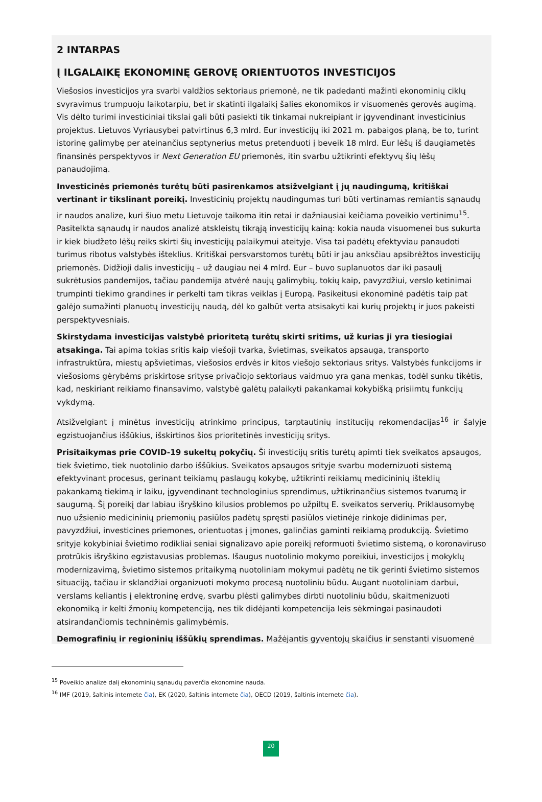2 INTARPAS
Į ILGALAIKĘ EKONOMINĘ GEROVĘ ORIENTUOTOS INVESTICIJOS
Viešosios investicijos yra svarbi valdžios sektoriaus priemonė, ne tik padedanti mažinti ekonominių ciklų svyravimus trumpuoju laikotarpiu, bet ir skatinti ilgalaikį šalies ekonomikos ir visuomenės gerovės augimą. Vis dėlto turimi investiciniai tikslai gali būti pasiekti tik tinkamai nukreipiant ir įgyvendinant investicinius projektus. Lietuvos Vyriausybei patvirtinus 6,3 mlrd. Eur investicijų iki 2021 m. pabaigos planą, be to, turint istorinę galimybę per ateinančius septynerius metus pretenduoti į beveik 18 mlrd. Eur lėšų iš daugiametės finansinės perspektyvos ir Next Generation EU priemonės, itin svarbu užtikrinti efektyvų šių lėšų panaudojimą.
Investicinės priemonės turėtų būti pasirenkamos atsižvelgiant į jų naudingumą, kritiškai vertinant ir tikslinant poreikį. Investicinių projektų naudingumas turi būti vertinamas remiantis sąnaudų ir naudos analize, kuri šiuo metu Lietuvoje taikoma itin retai ir dažniausiai keičiama poveikio vertinimu<sup>15</sup>. Pasitelkta sąnaudų ir naudos analizė atskleistų tikrąją investicijų kainą: kokia nauda visuomenei bus sukurta ir kiek biudžeto lėšų reiks skirti šių investicijų palaikymui ateityje. Visa tai padėtų efektyviau panaudoti turimus ribotus valstybės išteklius. Kritiškai persvarstomos turėtų būti ir jau anksčiau apsibrėžtos investicijų priemonės. Didžioji dalis investicijų – už daugiau nei 4 mlrd. Eur – buvo suplanuotos dar iki pasaulį sukrėtusios pandemijos, tačiau pandemija atvėrė naujų galimybių, tokių kaip, pavyzdžiui, verslo ketinimai trumpinti tiekimo grandines ir perkelti tam tikras veiklas į Europą. Pasikeitusi ekonominė padėtis taip pat galėjo sumažinti planuotų investicijų naudą, dėl ko galbūt verta atsisakyti kai kurių projektų ir juos pakeisti perspektyvesniais.
Skirstydama investicijas valstybė prioritetą turėtų skirti sritims, už kurias ji yra tiesiogiai atsakinga. Tai apima tokias sritis kaip viešoji tvarka, švietimas, sveikatos apsauga, transporto infrastruktūra, miestų apšvietimas, viešosios erdvės ir kitos viešojo sektoriaus sritys. Valstybės funkcijoms ir viešosioms gėrybėms priskirtose srityse privačiojo sektoriaus vaidmuo yra gana menkas, todėl sunku tikėtis, kad, neskiriant reikiamo finansavimo, valstybė galėtų palaikyti pakankamai kokybišką prisiimtų funkcijų vykdymą.
Atsižvelgiant į minėtus investicijų atrinkimo principus, tarptautinių institucijų rekomendacijas<sup>16</sup> ir šalyje egzistuojančius iššūkius, išskirtinos šios prioritetinės investicijų sritys.
Prisitaikymas prie COVID-19 sukeltų pokyčių. Ši investicijų sritis turėtų apimti tiek sveikatos apsaugos, tiek švietimo, tiek nuotolinio darbo iššūkius. Sveikatos apsaugos srityje svarbu modernizuoti sistemą efektyvinant procesus, gerinant teikiamų paslaugų kokybę, užtikrinti reikiamų medicininių išteklių pakankamą tiekimą ir laiku, įgyvendinant technologinius sprendimus, užtikrinančius sistemos tvarumą ir saugumą. Šį poreikį dar labiau išryškino kilusios problemos po užpiltų E. sveikatos serverių. Priklausomybę nuo užsienio medicininių priemonių pasiūlos padėtų spręsti pasiūlos vietinėje rinkoje didinimas per, pavyzdžiui, investicines priemones, orientuotas į įmones, galinčias gaminti reikiamą produkciją. Švietimo srityje kokybiniai švietimo rodikliai seniai signalizavo apie poreikį reformuoti švietimo sistemą, o koronaviruso protrūkis išryškino egzistavusias problemas. Išaugus nuotolinio mokymo poreikiui, investicijos į mokyklų modernizavimą, švietimo sistemos pritaikymą nuotoliniam mokymui padėtų ne tik gerinti švietimo sistemos situaciją, tačiau ir sklandžiai organizuoti mokymo procesą nuotoliniu būdu. Augant nuotoliniam darbui, verslams keliantis į elektroninę erdvę, svarbu plėsti galimybes dirbti nuotoliniu būdu, skaitmenizuoti ekonomiką ir kelti žmonių kompetenciją, nes tik didėjanti kompetencija leis sėkmingai pasinaudoti atsirandančiomis techninėmis galimybėmis.
Demografinių ir regioninių iššūkių sprendimas. Mažėjantis gyventojų skaičius ir senstanti visuomenė
<sup>15</sup> Poveikio analizė dalį ekonominių sąnaudų paverčia ekonomine nauda.
<sup>16</sup> IMF (2019, šaltinis internete čia), EK (2020, šaltinis internete čia), OECD (2019, šaltinis internete čia).
20